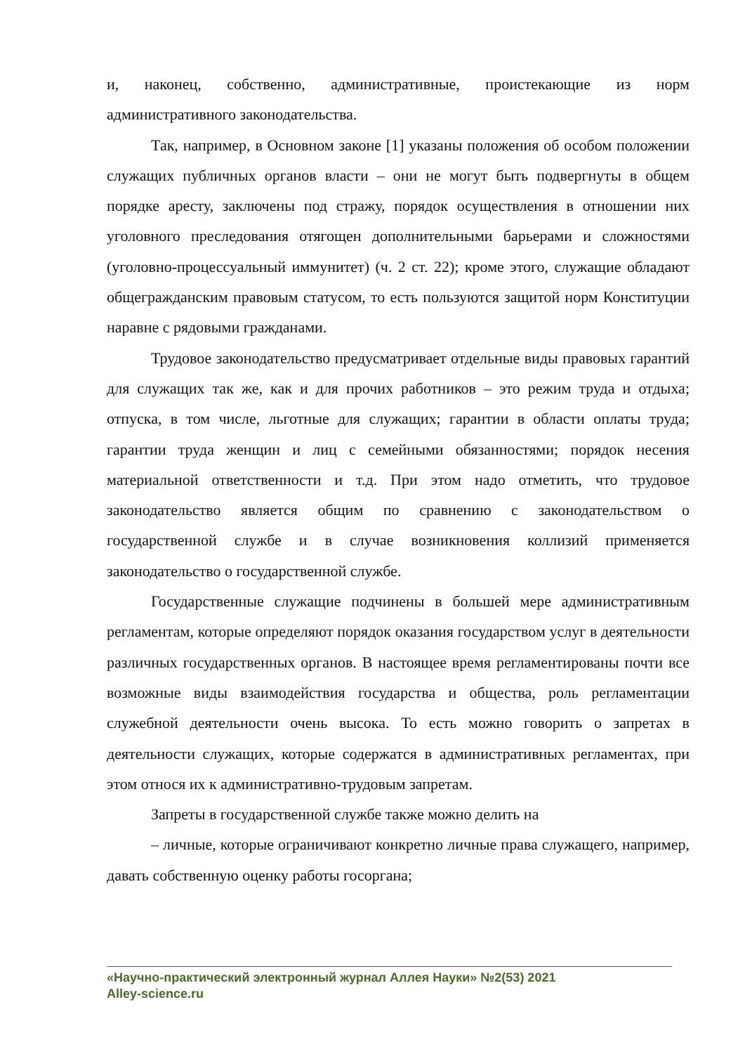и, наконец, собственно, административные, проистекающие из норм административного законодательства.
Так, например, в Основном законе [1] указаны положения об особом положении служащих публичных органов власти – они не могут быть подвергнуты в общем порядке аресту, заключены под стражу, порядок осуществления в отношении них уголовного преследования отягощен дополнительными барьерами и сложностями (уголовно-процессуальный иммунитет) (ч. 2 ст. 22); кроме этого, служащие обладают общегражданским правовым статусом, то есть пользуются защитой норм Конституции наравне с рядовыми гражданами.
Трудовое законодательство предусматривает отдельные виды правовых гарантий для служащих так же, как и для прочих работников – это режим труда и отдыха; отпуска, в том числе, льготные для служащих; гарантии в области оплаты труда; гарантии труда женщин и лиц с семейными обязанностями; порядок несения материальной ответственности и т.д. При этом надо отметить, что трудовое законодательство является общим по сравнению с законодательством о государственной службе и в случае возникновения коллизий применяется законодательство о государственной службе.
Государственные служащие подчинены в большей мере административным регламентам, которые определяют порядок оказания государством услуг в деятельности различных государственных органов. В настоящее время регламентированы почти все возможные виды взаимодействия государства и общества, роль регламентации служебной деятельности очень высока. То есть можно говорить о запретах в деятельности служащих, которые содержатся в административных регламентах, при этом относя их к административно-трудовым запретам.
Запреты в государственной службе также можно делить на
– личные, которые ограничивают конкретно личные права служащего, например, давать собственную оценку работы госоргана;
«Научно-практический электронный журнал Аллея Науки» №2(53) 2021
Alley-science.ru